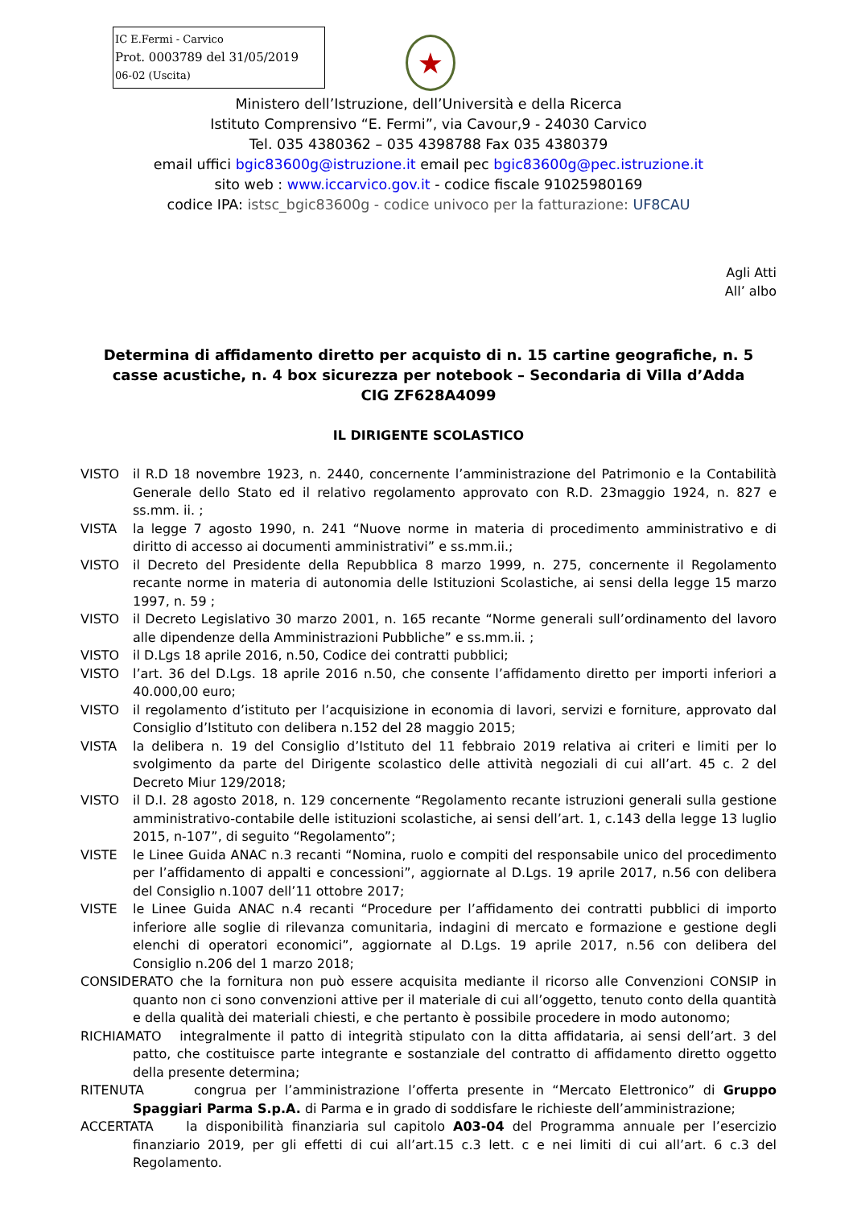IC E.Fermi - Carvico
Prot. 0003789 del 31/05/2019
06-02 (Uscita)
★
Ministero dell’Istruzione, dell’Università e della Ricerca
Istituto Comprensivo “E. Fermi”, via Cavour,9 - 24030 Carvico
Tel. 035 4380362 – 035 4398788 Fax 035 4380379
email uffici bgic83600g@istruzione.it email pec bgic83600g@pec.istruzione.it
sito web : www.iccarvico.gov.it - codice fiscale 91025980169
codice IPA: istsc_bgic83600g - codice univoco per la fatturazione: UF8CAU
Agli Atti
All’ albo
Determina di affidamento diretto per acquisto di n. 15 cartine geografiche, n. 5 casse acustiche, n. 4 box sicurezza per notebook – Secondaria di Villa d’Adda
CIG ZF628A4099
IL DIRIGENTE SCOLASTICO
VISTO il R.D 18 novembre 1923, n. 2440, concernente l’amministrazione del Patrimonio e la Contabilità Generale dello Stato ed il relativo regolamento approvato con R.D. 23maggio 1924, n. 827 e ss.mm. ii. ;
VISTA la legge 7 agosto 1990, n. 241 “Nuove norme in materia di procedimento amministrativo e di diritto di accesso ai documenti amministrativi” e ss.mm.ii.;
VISTO il Decreto del Presidente della Repubblica 8 marzo 1999, n. 275, concernente il Regolamento recante norme in materia di autonomia delle Istituzioni Scolastiche, ai sensi della legge 15 marzo 1997, n. 59 ;
VISTO il Decreto Legislativo 30 marzo 2001, n. 165 recante “Norme generali sull’ordinamento del lavoro alle dipendenze della Amministrazioni Pubbliche” e ss.mm.ii. ;
VISTO il D.Lgs 18 aprile 2016, n.50, Codice dei contratti pubblici;
VISTO l’art. 36 del D.Lgs. 18 aprile 2016 n.50, che consente l’affidamento diretto per importi inferiori a 40.000,00 euro;
VISTO il regolamento d’istituto per l’acquisizione in economia di lavori, servizi e forniture, approvato dal Consiglio d’Istituto con delibera n.152 del 28 maggio 2015;
VISTA la delibera n. 19 del Consiglio d’Istituto del 11 febbraio 2019 relativa ai criteri e limiti per lo svolgimento da parte del Dirigente scolastico delle attività negoziali di cui all’art. 45 c. 2 del Decreto Miur 129/2018;
VISTO il D.I. 28 agosto 2018, n. 129 concernente “Regolamento recante istruzioni generali sulla gestione amministrativo-contabile delle istituzioni scolastiche, ai sensi dell’art. 1, c.143 della legge 13 luglio 2015, n-107”, di seguito “Regolamento”;
VISTE le Linee Guida ANAC n.3 recanti “Nomina, ruolo e compiti del responsabile unico del procedimento per l’affidamento di appalti e concessioni”, aggiornate al D.Lgs. 19 aprile 2017, n.56 con delibera del Consiglio n.1007 dell’11 ottobre 2017;
VISTE le Linee Guida ANAC n.4 recanti “Procedure per l’affidamento dei contratti pubblici di importo inferiore alle soglie di rilevanza comunitaria, indagini di mercato e formazione e gestione degli elenchi di operatori economici”, aggiornate al D.Lgs. 19 aprile 2017, n.56 con delibera del Consiglio n.206 del 1 marzo 2018;
CONSIDERATO che la fornitura non può essere acquisita mediante il ricorso alle Convenzioni CONSIP in quanto non ci sono convenzioni attive per il materiale di cui all’oggetto, tenuto conto della quantità e della qualità dei materiali chiesti, e che pertanto è possibile procedere in modo autonomo;
RICHIAMATO integralmente il patto di integrità stipulato con la ditta affidataria, ai sensi dell’art. 3 del patto, che costituisce parte integrante e sostanziale del contratto di affidamento diretto oggetto della presente determina;
RITENUTA congrua per l’amministrazione l’offerta presente in “Mercato Elettronico” di Gruppo Spaggiari Parma S.p.A. di Parma e in grado di soddisfare le richieste dell’amministrazione;
ACCERTATA la disponibilità finanziaria sul capitolo A03-04 del Programma annuale per l’esercizio finanziario 2019, per gli effetti di cui all’art.15 c.3 lett. c e nei limiti di cui all’art. 6 c.3 del Regolamento.